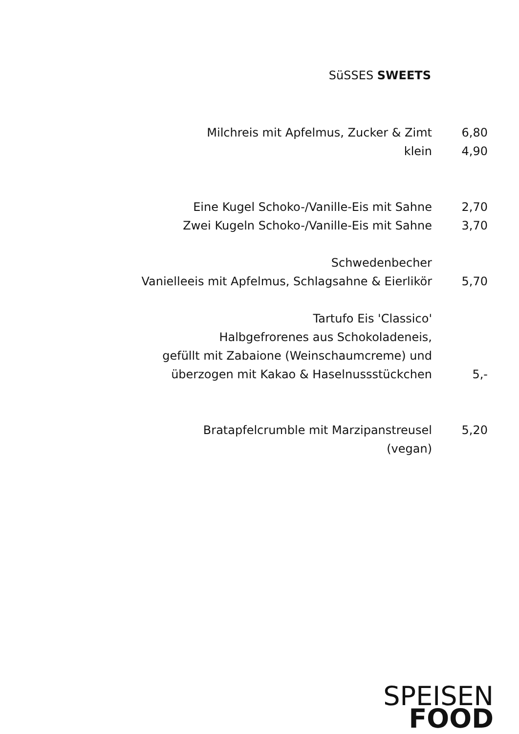SüSSES SWEETS
Milchreis mit Apfelmus, Zucker & Zimt 6,80
klein 4,90
Eine Kugel Schoko-/Vanille-Eis mit Sahne 2,70
Zwei Kugeln Schoko-/Vanille-Eis mit Sahne 3,70
Schwedenbecher
Vanielleeis mit Apfelmus, Schlagsahne & Eierlikör 5,70
Tartufo Eis 'Classico'
Halbgefrorenes aus Schokoladeneis,
gefüllt mit Zabaione (Weinschaumcreme) und
überzogen mit Kakao & Haselnussstückchen 5,-
Bratapfelcrumble mit Marzipanstreusel 5,20
(vegan)
SPEISEN
FOOD